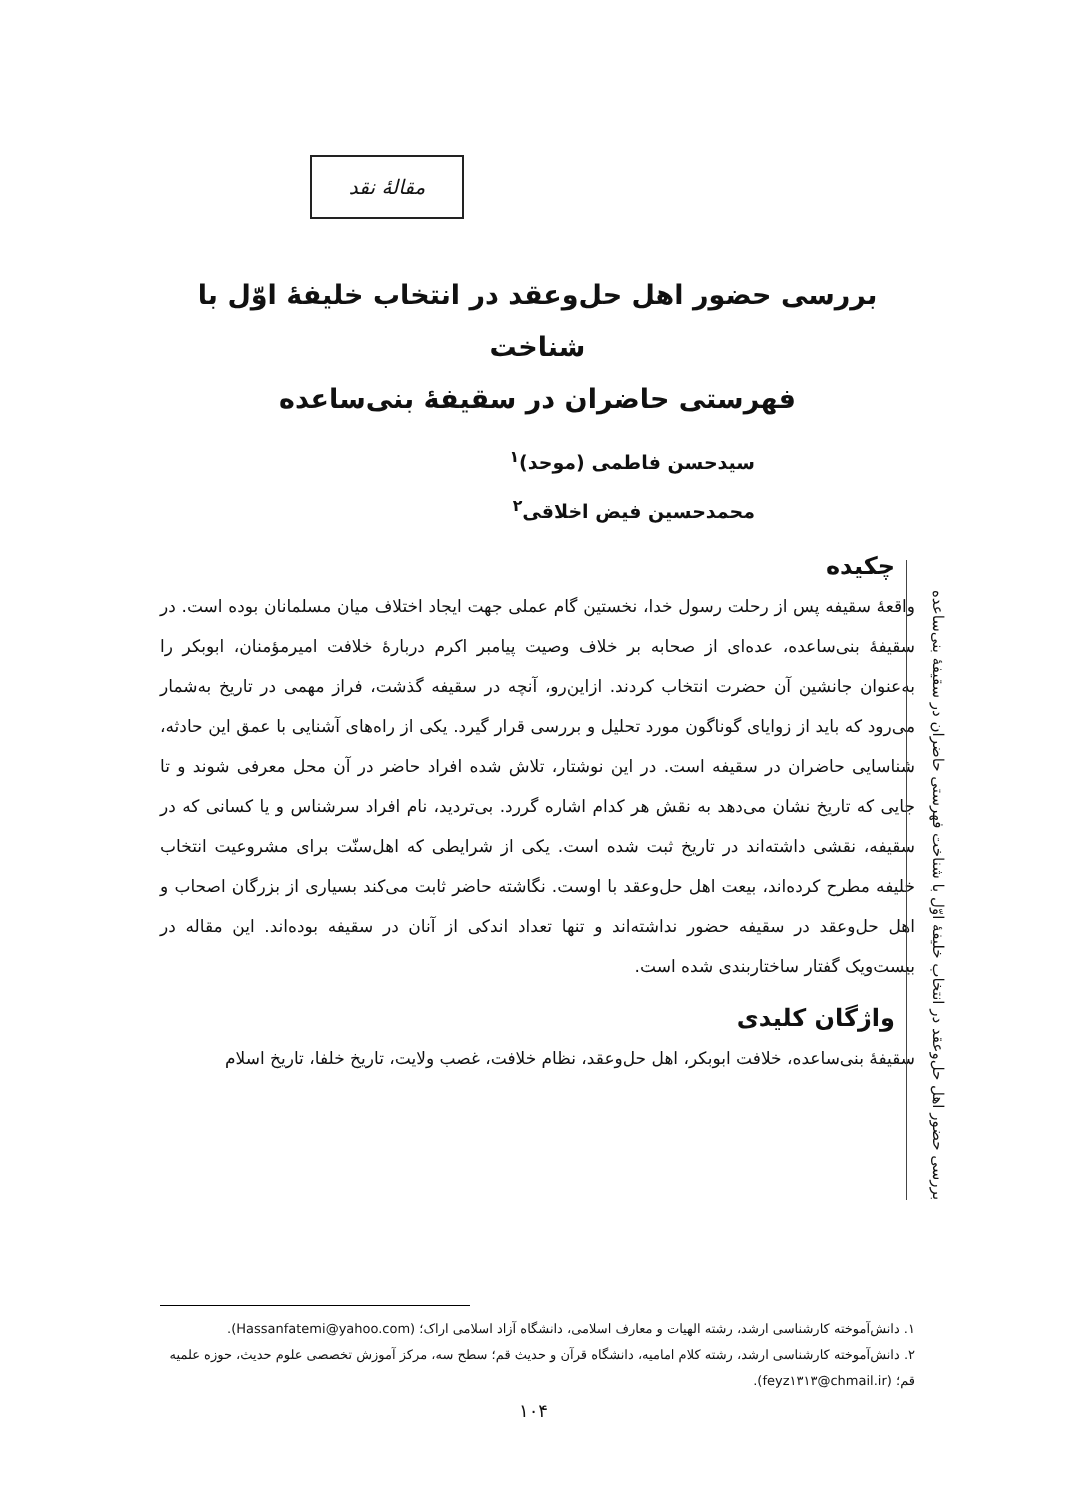مقالهٔ نقد
بررسی حضور اهل حل‌وعقد در انتخاب خلیفهٔ اوّل با شناخت
فهرستی حاضران در سقیفهٔ بنی‌ساعده
سیدحسن فاطمی (موحد)<sup>۱</sup>
محمدحسین فیض اخلاقی<sup>۲</sup>
چکیده
واقعهٔ سقیفه پس از رحلت رسول خدا، نخستین گام عملی جهت ایجاد اختلاف میان مسلمانان بوده است. در سقیفهٔ بنی‌ساعده، عده‌ای از صحابه بر خلاف وصیت پیامبر اکرم دربارهٔ خلافت امیرمؤمنان، ابوبکر را به‌عنوان جانشین آن حضرت انتخاب کردند. ازاین‌رو، آنچه در سقیفه گذشت، فراز مهمی در تاریخ به‌شمار می‌رود که باید از زوایای گوناگون مورد تحلیل و بررسی قرار گیرد. یکی از راه‌های آشنایی با عمق این حادثه، شناسایی حاضران در سقیفه است. در این نوشتار، تلاش شده افراد حاضر در آن محل معرفی شوند و تا جایی که تاریخ نشان می‌دهد به نقش هر کدام اشاره گررد. بی‌تردید، نام افراد سرشناس و یا کسانی که در سقیفه، نقشی داشته‌اند در تاریخ ثبت شده است. یکی از شرایطی که اهل‌سنّت برای مشروعیت انتخاب خلیفه مطرح کرده‌اند، بیعت اهل حل‌وعقد با اوست. نگاشته حاضر ثابت می‌کند بسیاری از بزرگان اصحاب و اهل حل‌وعقد در سقیفه حضور نداشته‌اند و تنها تعداد اندکی از آنان در سقیفه بوده‌اند. این مقاله در بیست‌ویک گفتار ساختاربندی شده است.
واژگان کلیدی
سقیفهٔ بنی‌ساعده، خلافت ابوبکر، اهل حل‌وعقد، نظام خلافت، غصب ولایت، تاریخ خلفا، تاریخ اسلام
بررسی حضور اهل حل‌وعقد در انتخاب خلیفهٔ اوّل با شناخت فهرستی حاضران در سقیفهٔ بنی‌ساعده
۱. دانش‌آموخته کارشناسی ارشد، رشته الهیات و معارف اسلامی، دانشگاه آزاد اسلامی اراک؛ (Hassanfatemi@yahoo.com).
۲. دانش‌آموخته کارشناسی ارشد، رشته کلام امامیه، دانشگاه قرآن و حدیث قم؛ سطح سه، مرکز آموزش تخصصی علوم حدیث، حوزه علمیه قم؛ (feyz۱۳۱۳@chmail.ir).
۱۰۴